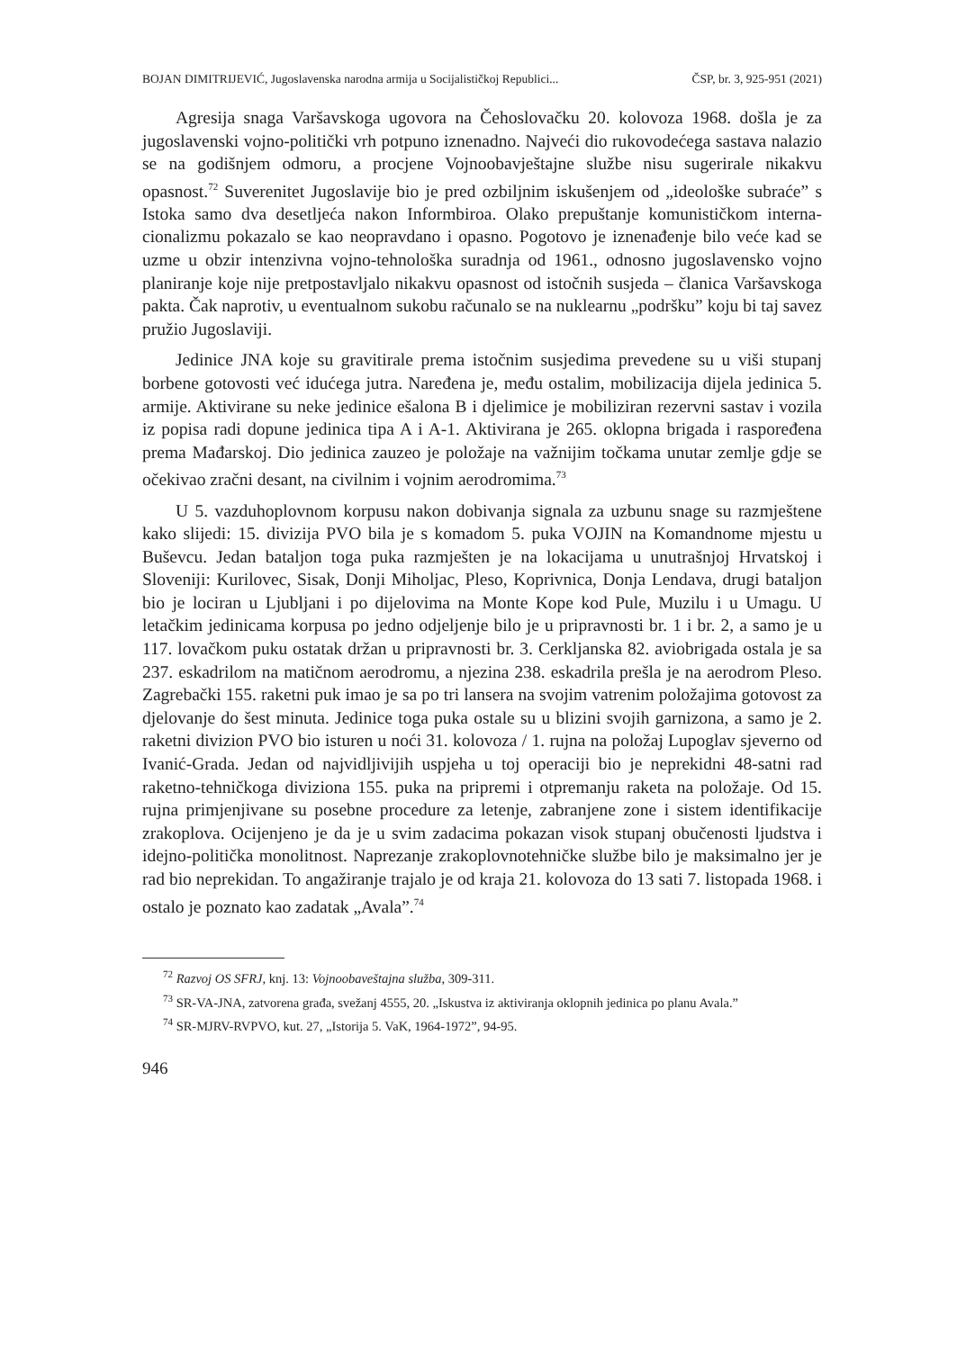BOJAN DIMITRIJEVIĆ, Jugoslavenska narodna armija u Socijalističkoj Republici... ČSP, br. 3, 925-951 (2021)
Agresija snaga Varšavskoga ugovora na Čehoslovačku 20. kolovoza 1968. došla je za jugoslavenski vojno-politički vrh potpuno iznenadno. Najveći dio rukovodećega sastava nalazio se na godišnjem odmoru, a procjene Vojnooba­vještajne službe nisu sugerirale nikakvu opasnost.<sup>72</sup> Suverenitet Jugoslavije bio je pred ozbiljnim iskušenjem od „ideološke subraće” s Istoka samo dva desetljeća nakon Informbiroa. Olako prepuštanje komunističkom interna­cionalizmu pokazalo se kao neopravdano i opasno. Pogotovo je iznenađenje bilo veće kad se uzme u obzir intenzivna vojno-tehnološka suradnja od 1961., odnosno jugoslavensko vojno planiranje koje nije pretpostavljalo nikakvu opasnost od istočnih susjeda – članica Varšavskoga pakta. Čak naprotiv, u eventualnom sukobu računalo se na nuklearnu „podršku” koju bi taj savez pružio Jugoslaviji.
Jedinice JNA koje su gravitirale prema istočnim susjedima prevedene su u viši stupanj borbene gotovosti već idućega jutra. Naređena je, među ostalim, mobilizacija dijela jedinica 5. armije. Aktivirane su neke jedinice ešalona B i djelimice je mobiliziran rezervni sastav i vozila iz popisa radi dopune jedinica tipa A i A-1. Aktivirana je 265. oklopna brigada i raspoređena prema Mađar­skoj. Dio jedinica zauzeo je položaje na važnijim točkama unutar zemlje gdje se očekivao zračni desant, na civilnim i vojnim aerodromima.<sup>73</sup>
U 5. vazduhoplovnom korpusu nakon dobivanja signala za uzbunu snage su razmještene kako slijedi: 15. divizija PVO bila je s komadom 5. puka VOJIN na Komandnome mjestu u Buševcu. Jedan bataljon toga puka razmješten je na lokacijama u unutrašnjoj Hrvatskoj i Sloveniji: Kurilovec, Sisak, Donji Miholjac, Pleso, Koprivnica, Donja Lendava, drugi bataljon bio je lociran u Ljubljani i po dijelovima na Monte Kope kod Pule, Muzilu i u Umagu. U letačkim jedinicama korpusa po jedno odjeljenje bilo je u pripravnosti br. 1 i br. 2, a samo je u 117. lovačkom puku ostatak držan u pripravnosti br. 3. Cerkljanska 82. aviobrigada ostala je sa 237. eskadrilom na matičnom aerodromu, a njezina 238. eskadrila prešla je na aerodrom Pleso. Zagrebački 155. raketni puk imao je sa po tri lan­sera na svojim vatrenim položajima gotovost za djelovanje do šest minuta. Jedi­nice toga puka ostale su u blizini svojih garnizona, a samo je 2. raketni divizion PVO bio isturen u noći 31. kolovoza / 1. rujna na položaj Lupoglav sjeverno od Ivanić-Grada. Jedan od najvidljivijih uspjeha u toj operaciji bio je neprekidni 48-satni rad raketno-tehničkoga diviziona 155. puka na pripremi i otpremanju raketa na položaje. Od 15. rujna primjenjivane su posebne procedure za letenje, zabranjene zone i sistem identifikacije zrakoplova. Ocijenjeno je da je u svim zadacima pokazan visok stupanj obučenosti ljudstva i idejno-politička monolit­nost. Naprezanje zrakoplovnotehničke službe bilo je maksimalno jer je rad bio neprekidan. To angažiranje trajalo je od kraja 21. kolovoza do 13 sati 7. listopada 1968. i ostalo je poznato kao zadatak „Avala”.<sup>74</sup>
<sup>72</sup> Razvoj OS SFRJ, knj. 13: Vojnoobaveštajna služba, 309-311.
<sup>73</sup> SR-VA-JNA, zatvorena građa, svežanj 4555, 20. „Iskustva iz aktiviranja oklopnih jedini­ca po planu Avala.”
<sup>74</sup> SR-MJRV-RVPVO, kut. 27, „Istorija 5. VaK, 1964-1972”, 94-95.
946